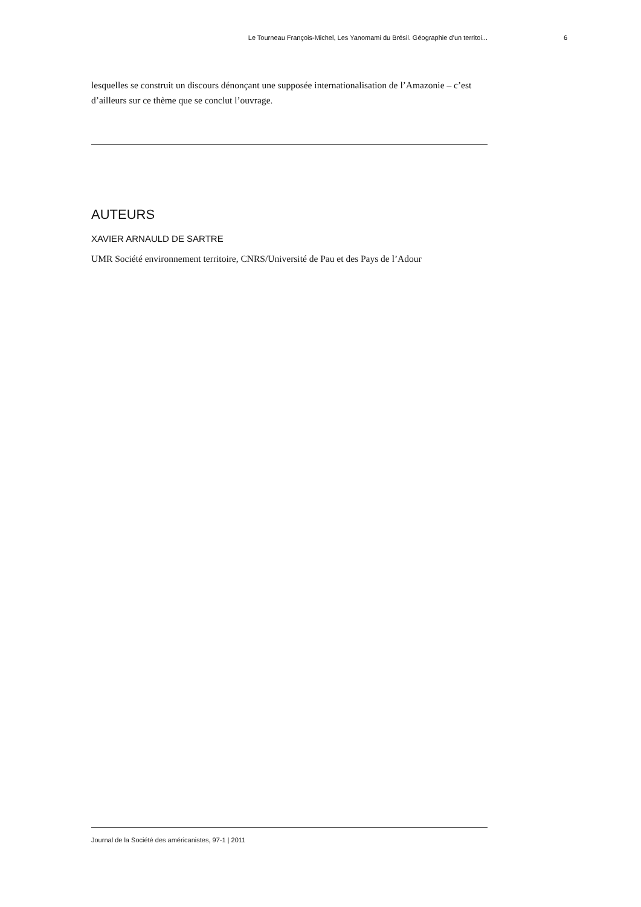Le Tourneau François-Michel, Les Yanomami du Brésil. Géographie d’un territoi... 6
lesquelles se construit un discours dénonçant une supposée internationalisation de l’Amazonie – c’est d’ailleurs sur ce thème que se conclut l’ouvrage.
AUTEURS
XAVIER ARNAULD DE SARTRE
UMR Société environnement territoire, CNRS/Université de Pau et des Pays de l’Adour
Journal de la Société des américanistes, 97-1 | 2011